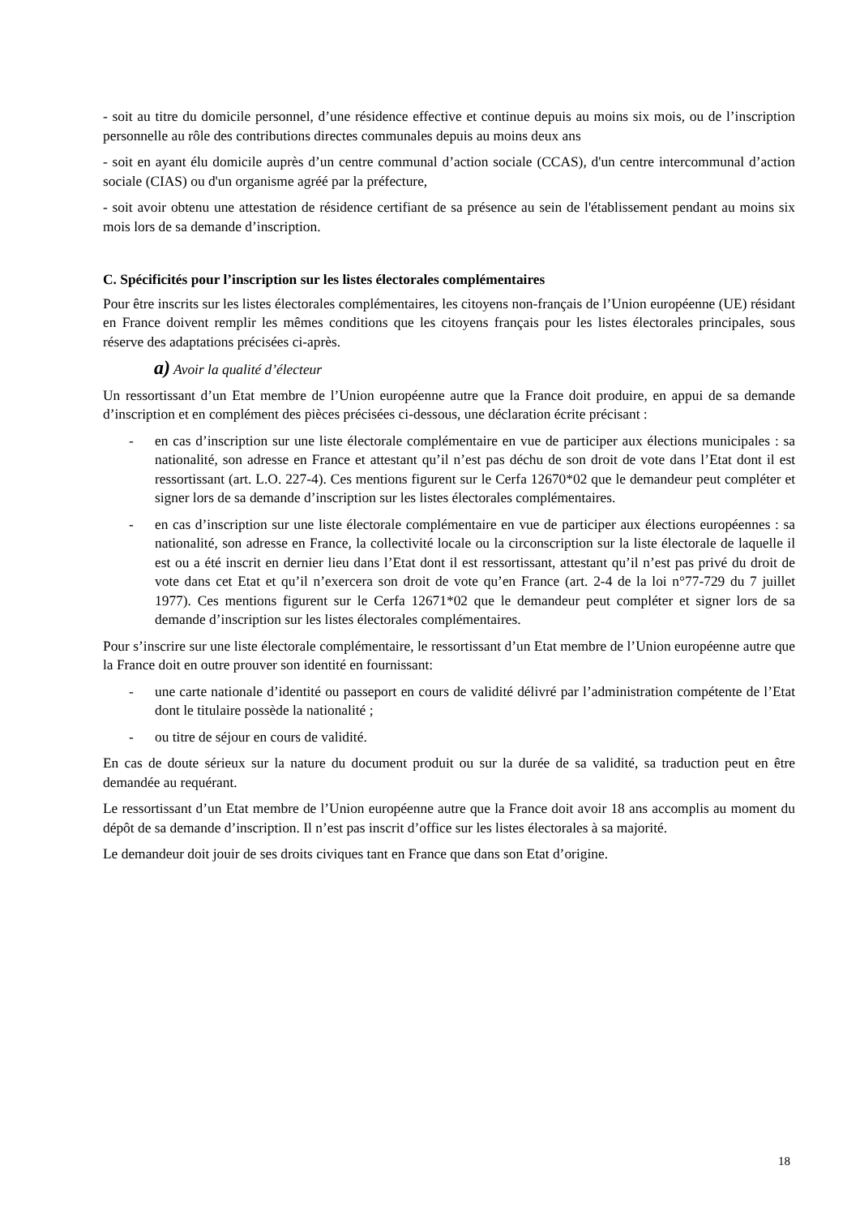- soit au titre du domicile personnel, d’une résidence effective et continue depuis au moins six mois, ou de l’inscription personnelle au rôle des contributions directes communales depuis au moins deux ans
- soit en ayant élu domicile auprès d’un centre communal d’action sociale (CCAS), d'un centre intercommunal d’action sociale (CIAS) ou d'un organisme agréé par la préfecture,
- soit avoir obtenu une attestation de résidence certifiant de sa présence au sein de l'établissement pendant au moins six mois lors de sa demande d’inscription.
C. Spécificités pour l’inscription sur les listes électorales complémentaires
Pour être inscrits sur les listes électorales complémentaires, les citoyens non-français de l’Union européenne (UE) résidant en France doivent remplir les mêmes conditions que les citoyens français pour les listes électorales principales, sous réserve des adaptations précisées ci-après.
a) Avoir la qualité d’électeur
Un ressortissant d’un Etat membre de l’Union européenne autre que la France doit produire, en appui de sa demande d’inscription et en complément des pièces précisées ci-dessous, une déclaration écrite précisant :
- en cas d’inscription sur une liste électorale complémentaire en vue de participer aux élections municipales : sa nationalité, son adresse en France et attestant qu’il n’est pas déchu de son droit de vote dans l’Etat dont il est ressortissant (art. L.O. 227-4). Ces mentions figurent sur le Cerfa 12670*02 que le demandeur peut compléter et signer lors de sa demande d’inscription sur les listes électorales complémentaires.
- en cas d’inscription sur une liste électorale complémentaire en vue de participer aux élections européennes : sa nationalité, son adresse en France, la collectivité locale ou la circonscription sur la liste électorale de laquelle il est ou a été inscrit en dernier lieu dans l’Etat dont il est ressortissant, attestant qu’il n’est pas privé du droit de vote dans cet Etat et qu’il n’exercera son droit de vote qu’en France (art. 2-4 de la loi n°77-729 du 7 juillet 1977). Ces mentions figurent sur le Cerfa 12671*02 que le demandeur peut compléter et signer lors de sa demande d’inscription sur les listes électorales complémentaires.
Pour s’inscrire sur une liste électorale complémentaire, le ressortissant d’un Etat membre de l’Union européenne autre que la France doit en outre prouver son identité en fournissant:
- une carte nationale d’identité ou passeport en cours de validité délivré par l’administration compétente de l’Etat dont le titulaire possède la nationalité ;
- ou titre de séjour en cours de validité.
En cas de doute sérieux sur la nature du document produit ou sur la durée de sa validité, sa traduction peut en être demandée au requérant.
Le ressortissant d’un Etat membre de l’Union européenne autre que la France doit avoir 18 ans accomplis au moment du dépôt de sa demande d’inscription. Il n’est pas inscrit d’office sur les listes électorales à sa majorité.
Le demandeur doit jouir de ses droits civiques tant en France que dans son Etat d’origine.
18